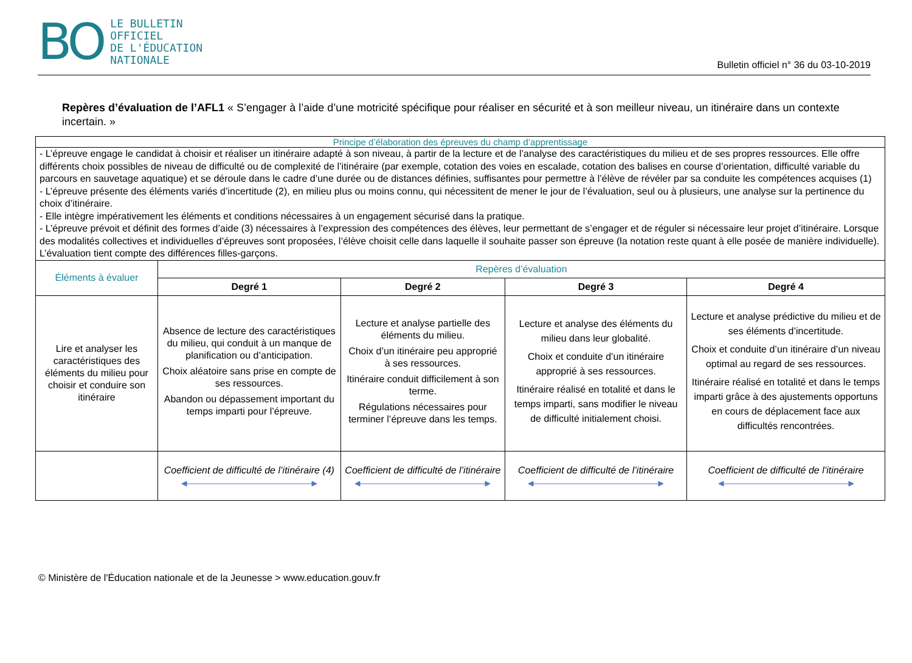BO
LE BULLETIN
OFFICIEL
DE L'ÉDUCATION
NATIONALE
Bulletin officiel n° 36 du 03-10-2019
Repères d’évaluation de l’AFL1 « S’engager à l’aide d’une motricité spécifique pour réaliser en sécurité et à son meilleur niveau, un itinéraire dans un contexte incertain. »
| Principe d’élaboration des épreuves du champ d’apprentissage | | | | |
| - L’épreuve engage le candidat à choisir et réaliser un itinéraire adapté à son niveau, à partir de la lecture et de l’analyse des caractéristiques du milieu et de ses propres ressources. Elle offre différents choix possibles de niveau de difficulté ou de complexité de l’itinéraire (par exemple, cotation des voies en escalade, cotation des balises en course d’orientation, difficulté variable du parcours en sauvetage aquatique) et se déroule dans le cadre d’une durée ou de distances définies, suffisantes pour permettre à l’élève de révéler par sa conduite les compétences acquises (1) - L’épreuve présente des éléments variés d’incertitude (2), en milieu plus ou moins connu, qui nécessitent de mener le jour de l’évaluation, seul ou à plusieurs, une analyse sur la pertinence du choix d’itinéraire. - Elle intègre impérativement les éléments et conditions nécessaires à un engagement sécurisé dans la pratique. - L’épreuve prévoit et définit des formes d’aide (3) nécessaires à l’expression des compétences des élèves, leur permettant de s’engager et de réguler si nécessaire leur projet d’itinéraire. Lorsque des modalités collectives et individuelles d’épreuves sont proposées, l’élève choisit celle dans laquelle il souhaite passer son épreuve (la notation reste quant à elle posée de manière individuelle). L’évaluation tient compte des différences filles-garçons. | | | | |
| Éléments à évaluer | Repères d’évaluation | | | |
| | Degré 1 | Degré 2 | Degré 3 | Degré 4 |
| Lire et analyser les caractéristiques des éléments du milieu pour choisir et conduire son itinéraire | Absence de lecture des caractéristiques du milieu, qui conduit à un manque de planification ou d’anticipation. Choix aléatoire sans prise en compte de ses ressources. Abandon ou dépassement important du temps imparti pour l’épreuve. | Lecture et analyse partielle des éléments du milieu. Choix d’un itinéraire peu approprié à ses ressources. Itinéraire conduit difficilement à son terme. Régulations nécessaires pour terminer l’épreuve dans les temps. | Lecture et analyse des éléments du milieu dans leur globalité. Choix et conduite d’un itinéraire approprié à ses ressources. Itinéraire réalisé en totalité et dans le temps imparti, sans modifier le niveau de difficulté initialement choisi. | Lecture et analyse prédictive du milieu et de ses éléments d’incertitude. Choix et conduite d’un itinéraire d’un niveau optimal au regard de ses ressources. Itinéraire réalisé en totalité et dans le temps imparti grâce à des ajustements opportuns en cours de déplacement face aux difficultés rencontrées. |
| | Coefficient de difficulté de l’itinéraire (4) | Coefficient de difficulté de l’itinéraire | Coefficient de difficulté de l’itinéraire | Coefficient de difficulté de l’itinéraire |
© Ministère de l'Éducation nationale et de la Jeunesse > www.education.gouv.fr